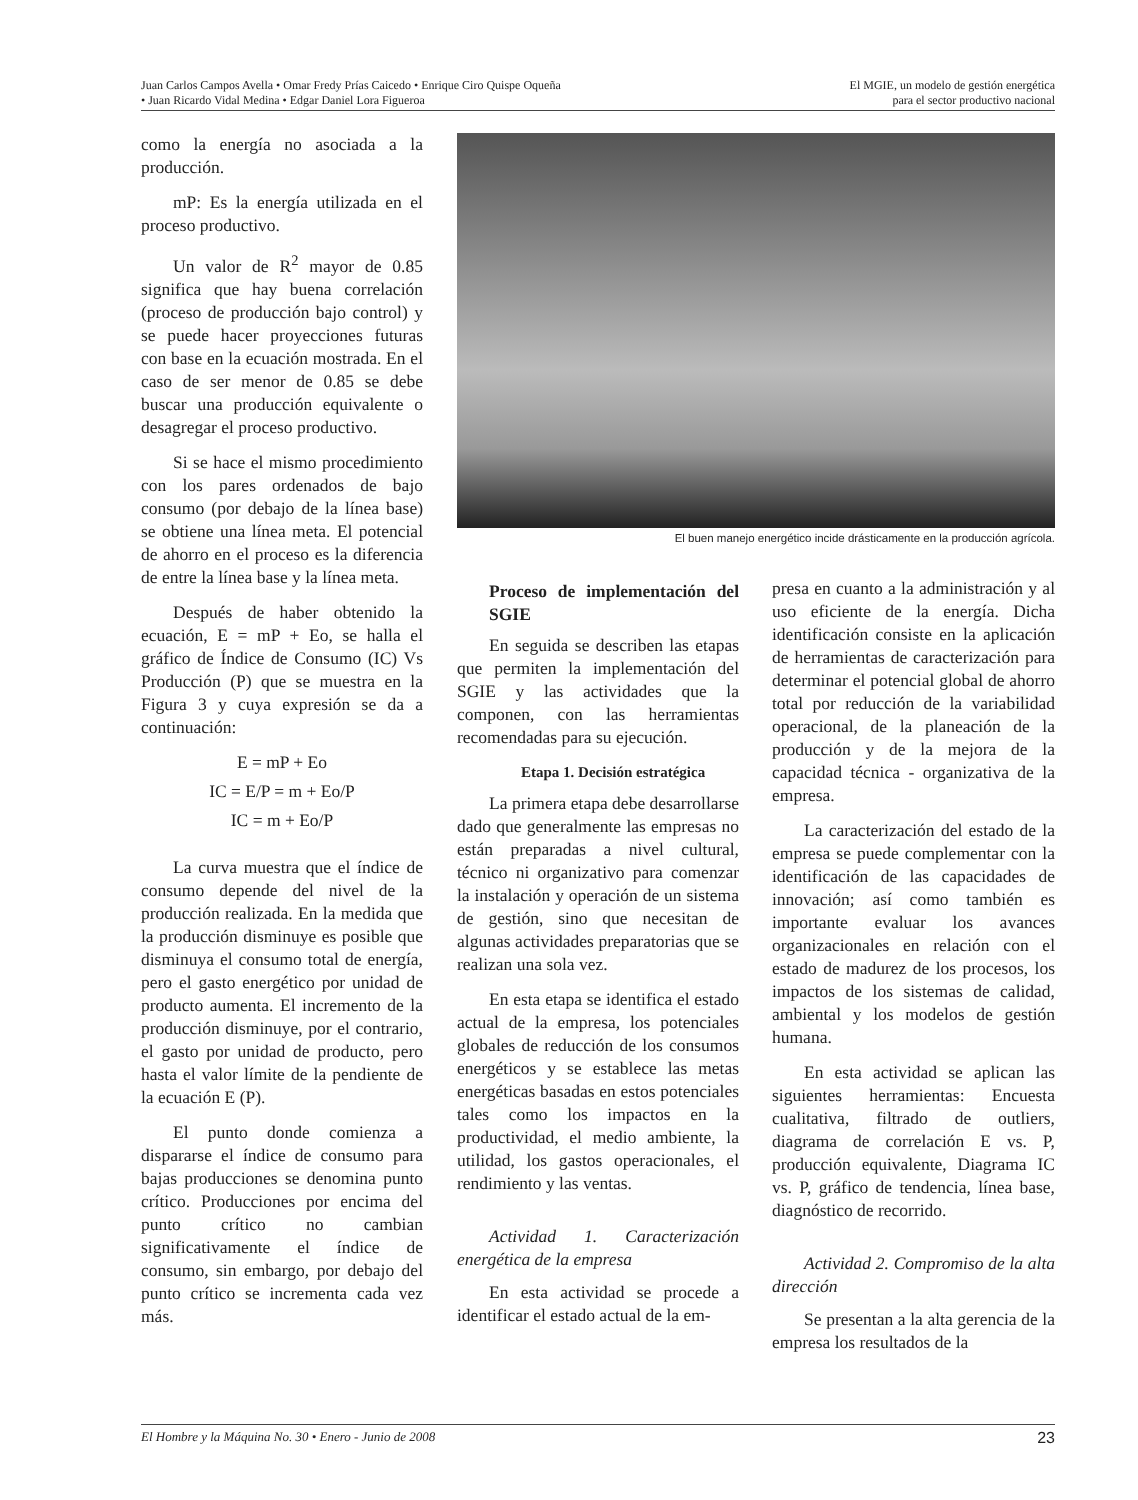Juan Carlos Campos Avella • Omar Fredy Prías Caicedo • Enrique Ciro Quispe Oqueña
• Juan Ricardo Vidal Medina • Edgar Daniel Lora Figueroa
El MGIE, un modelo de gestión energética
para el sector productivo nacional
como la energía no asociada a la producción.
mP: Es la energía utilizada en el proceso productivo.
Un valor de R<sup>2</sup> mayor de 0.85 significa que hay buena correlación (proceso de producción bajo control) y se puede hacer proyecciones futuras con base en la ecuación mostrada. En el caso de ser menor de 0.85 se debe buscar una producción equivalente o desagregar el proceso productivo.
Si se hace el mismo procedimiento con los pares ordenados de bajo consumo (por debajo de la línea base) se obtiene una línea meta. El potencial de ahorro en el proceso es la diferencia de entre la línea base y la línea meta.
Después de haber obtenido la ecuación, E = mP + Eo, se halla el gráfico de Índice de Consumo (IC) Vs Producción (P) que se muestra en la Figura 3 y cuya expresión se da a continuación:
E = mP + Eo
IC = E/P = m + Eo/P
IC = m + Eo/P
La curva muestra que el índice de consumo depende del nivel de la producción realizada. En la medida que la producción disminuye es posible que disminuya el consumo total de energía, pero el gasto energético por unidad de producto aumenta. El incremento de la producción disminuye, por el contrario, el gasto por unidad de producto, pero hasta el valor límite de la pendiente de la ecuación E (P).
El punto donde comienza a dispararse el índice de consumo para bajas producciones se denomina punto crítico. Producciones por encima del punto crítico no cambian significativamente el índice de consumo, sin embargo, por debajo del punto crítico se incrementa cada vez más.
El buen manejo energético incide drásticamente en la producción agrícola.
Proceso de implementación del SGIE
En seguida se describen las etapas que permiten la implementación del SGIE y las actividades que la componen, con las herramientas recomendadas para su ejecución.
Etapa 1. Decisión estratégica
La primera etapa debe desarrollarse dado que generalmente las empresas no están preparadas a nivel cultural, técnico ni organizativo para comenzar la instalación y operación de un sistema de gestión, sino que necesitan de algunas actividades preparatorias que se realizan una sola vez.
En esta etapa se identifica el estado actual de la empresa, los potenciales globales de reducción de los consumos energéticos y se establece las metas energéticas basadas en estos potenciales tales como los impactos en la productividad, el medio ambiente, la utilidad, los gastos operacionales, el rendimiento y las ventas.
Actividad 1. Caracterización energética de la empresa
En esta actividad se procede a identificar el estado actual de la em-
presa en cuanto a la administración y al uso eficiente de la energía. Dicha identificación consiste en la aplicación de herramientas de caracterización para determinar el potencial global de ahorro total por reducción de la variabilidad operacional, de la planeación de la producción y de la mejora de la capacidad técnica - organizativa de la empresa.
La caracterización del estado de la empresa se puede complementar con la identificación de las capacidades de innovación; así como también es importante evaluar los avances organizacionales en relación con el estado de madurez de los procesos, los impactos de los sistemas de calidad, ambiental y los modelos de gestión humana.
En esta actividad se aplican las siguientes herramientas: Encuesta cualitativa, filtrado de outliers, diagrama de correlación E vs. P, producción equivalente, Diagrama IC vs. P, gráfico de tendencia, línea base, diagnóstico de recorrido.
Actividad 2. Compromiso de la alta dirección
Se presentan a la alta gerencia de la empresa los resultados de la
El Hombre y la Máquina No. 30 • Enero - Junio de 2008 23